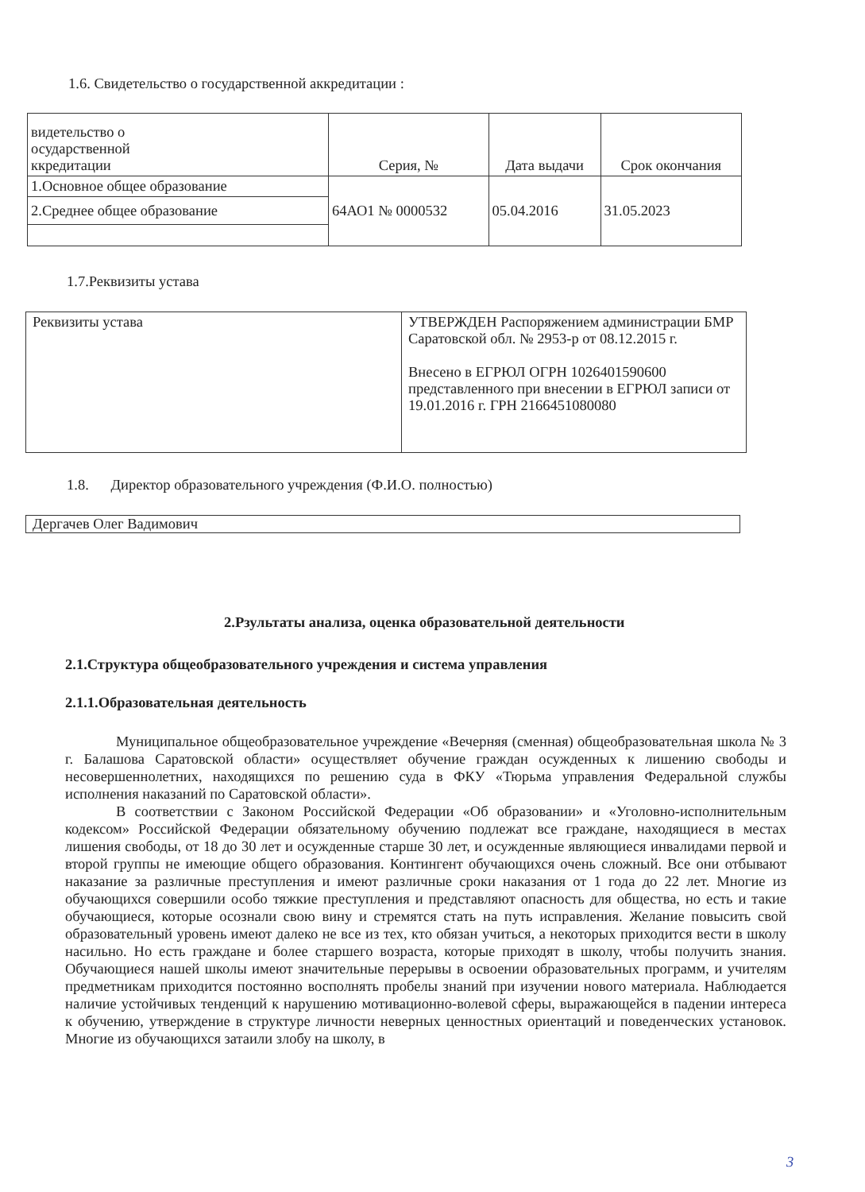1.6. Свидетельство о государственной аккредитации :
| видетельство о осударственной ккредитации | Серия, № | Дата выдачи | Срок окончания |
| 1.Основное общее образование | 64АО1 № 0000532 | 05.04.2016 | 31.05.2023 |
| 2.Среднее общее образование | | | |
1.7.Реквизиты устава
| Реквизиты устава | УТВЕРЖДЕН Распоряжением администрации БМР Саратовской обл. № 2953-р от 08.12.2015 г. Внесено в ЕГРЮЛ ОГРН 1026401590600 представленного при внесении в ЕГРЮЛ записи от 19.01.2016 г. ГРН 2166451080080 |
1.8. Директор образовательного учреждения (Ф.И.О. полностью)
| Дергачев Олег Вадимович |
2.Рзультаты анализа, оценка образовательной деятельности
2.1.Структура общеобразовательного учреждения и система управления
2.1.1.Образовательная деятельность
Муниципальное общеобразовательное учреждение «Вечерняя (сменная) общеобразовательная школа № 3 г. Балашова Саратовской области» осуществляет обучение граждан осужденных к лишению свободы и несовершеннолетних, находящихся по решению суда в ФКУ «Тюрьма управления Федеральной службы исполнения наказаний по Саратовской области».
В соответствии с Законом Российской Федерации «Об образовании» и «Уголовно-исполнительным кодексом» Российской Федерации обязательному обучению подлежат все граждане, находящиеся в местах лишения свободы, от 18 до 30 лет и осужденные старше 30 лет, и осужденные являющиеся инвалидами первой и второй группы не имеющие общего образования. Контингент обучающихся очень сложный. Все они отбывают наказание за различные преступления и имеют различные сроки наказания от 1 года до 22 лет. Многие из обучающихся совершили особо тяжкие преступления и представляют опасность для общества, но есть и такие обучающиеся, которые осознали свою вину и стремятся стать на путь исправления. Желание повысить свой образовательный уровень имеют далеко не все из тех, кто обязан учиться, а некоторых приходится вести в школу насильно. Но есть граждане и более старшего возраста, которые приходят в школу, чтобы получить знания. Обучающиеся нашей школы имеют значительные перерывы в освоении образовательных программ, и учителям предметникам приходится постоянно восполнять пробелы знаний при изучении нового материала. Наблюдается наличие устойчивых тенденций к нарушению мотивационно-волевой сферы, выражающейся в падении интереса к обучению, утверждение в структуре личности неверных ценностных ориентаций и поведенческих установок. Многие из обучающихся затаили злобу на школу, в
3